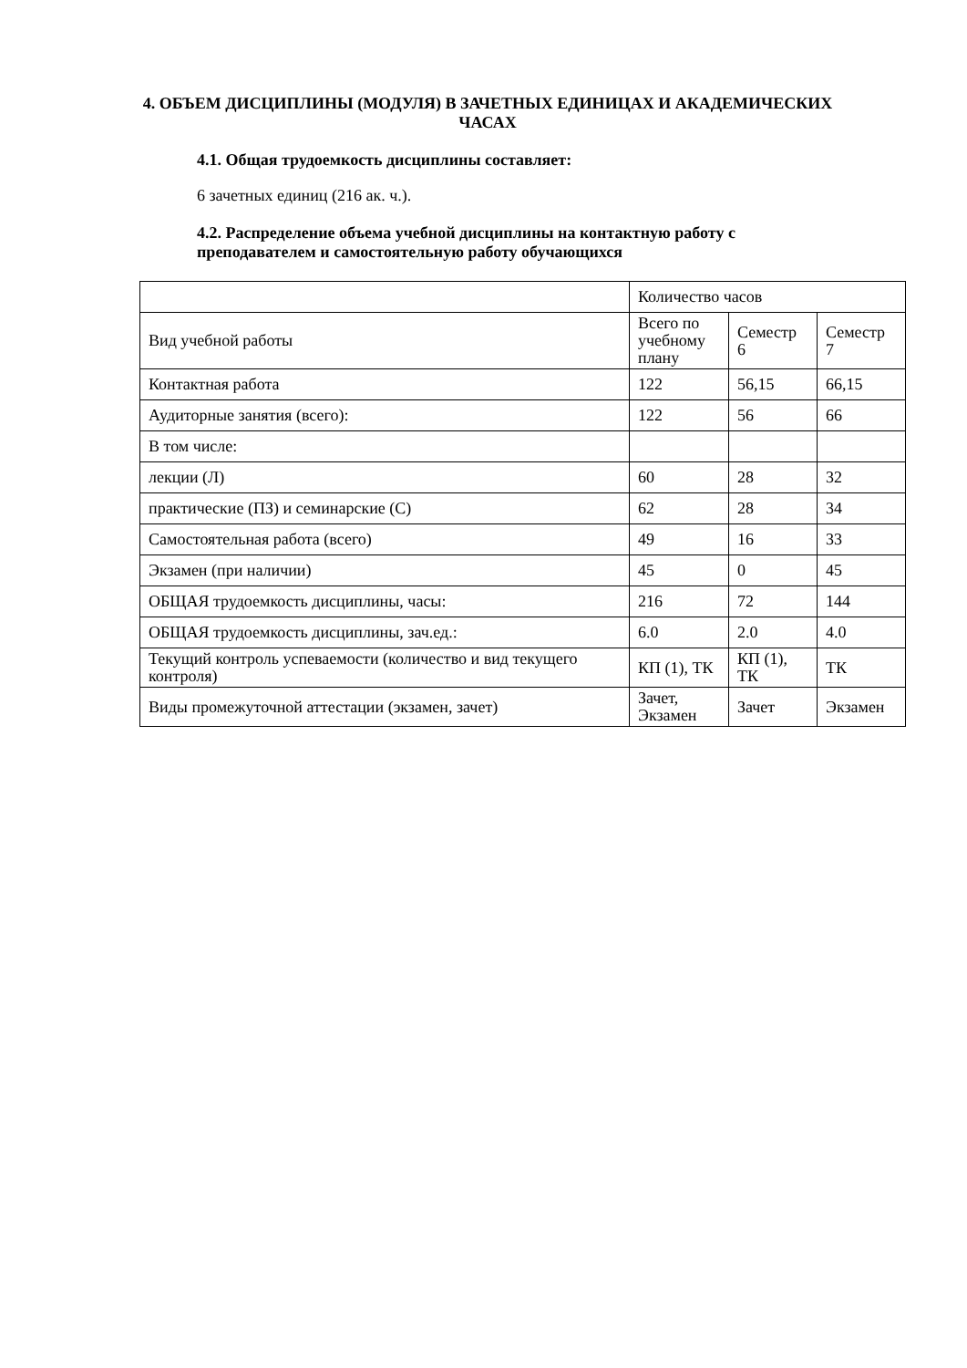4. ОБЪЕМ ДИСЦИПЛИНЫ (МОДУЛЯ) В ЗАЧЕТНЫХ ЕДИНИЦАХ И АКАДЕМИЧЕСКИХ ЧАСАХ
4.1. Общая трудоемкость дисциплины составляет:
6 зачетных единиц (216 ак. ч.).
4.2. Распределение объема учебной дисциплины на контактную работу с преподавателем и самостоятельную работу обучающихся
| | Количество часов | | |
| Вид учебной работы | Всего по учебному плану | Семестр 6 | Семестр 7 |
| Контактная работа | 122 | 56,15 | 66,15 |
| Аудиторные занятия (всего): | 122 | 56 | 66 |
| В том числе: | | | |
| лекции (Л) | 60 | 28 | 32 |
| практические (ПЗ) и семинарские (С) | 62 | 28 | 34 |
| Самостоятельная работа (всего) | 49 | 16 | 33 |
| Экзамен (при наличии) | 45 | 0 | 45 |
| ОБЩАЯ трудоемкость дисциплины, часы: | 216 | 72 | 144 |
| ОБЩАЯ трудоемкость дисциплины, зач.ед.: | 6.0 | 2.0 | 4.0 |
| Текущий контроль успеваемости (количество и вид текущего контроля) | КП (1), ТК | КП (1), ТК | ТК |
| Виды промежуточной аттестации (экзамен, зачет) | Зачет, Экзамен | Зачет | Экзамен |